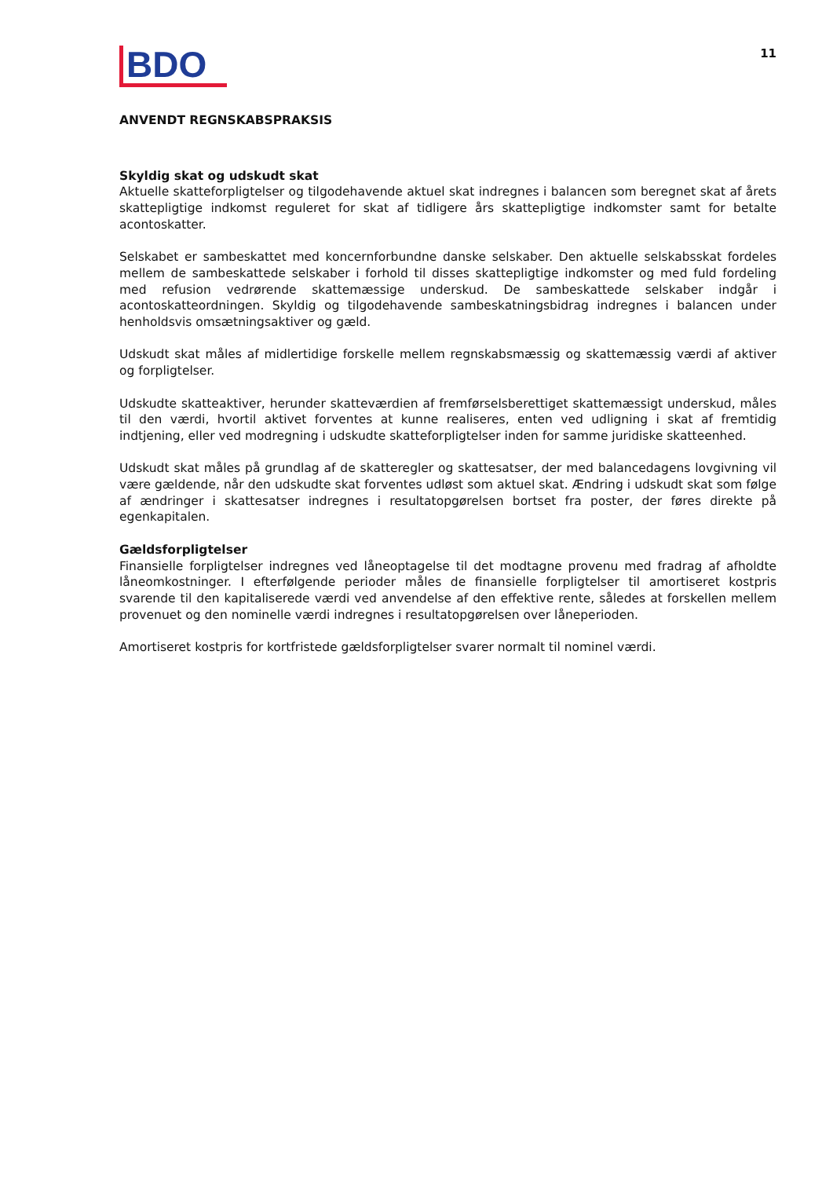BDO
11
ANVENDT REGNSKABSPRAKSIS
Skyldig skat og udskudt skat
Aktuelle skatteforpligtelser og tilgodehavende aktuel skat indregnes i balancen som beregnet skat af årets skattepligtige indkomst reguleret for skat af tidligere års skattepligtige indkomster samt for betalte acontoskatter.
Selskabet er sambeskattet med koncernforbundne danske selskaber. Den aktuelle selskabsskat fordeles mellem de sambeskattede selskaber i forhold til disses skattepligtige indkomster og med fuld fordeling med refusion vedrørende skattemæssige underskud. De sambeskattede selskaber indgår i acontoskatteordningen. Skyldig og tilgodehavende sambeskatningsbidrag indregnes i balancen under henholdsvis omsætningsaktiver og gæld.
Udskudt skat måles af midlertidige forskelle mellem regnskabsmæssig og skattemæssig værdi af aktiver og forpligtelser.
Udskudte skatteaktiver, herunder skatteværdien af fremførselsberettiget skattemæssigt underskud, måles til den værdi, hvortil aktivet forventes at kunne realiseres, enten ved udligning i skat af fremtidig indtjening, eller ved modregning i udskudte skatteforpligtelser inden for samme juridiske skatteenhed.
Udskudt skat måles på grundlag af de skatteregler og skattesatser, der med balancedagens lovgivning vil være gældende, når den udskudte skat forventes udløst som aktuel skat. Ændring i udskudt skat som følge af ændringer i skattesatser indregnes i resultatopgørelsen bortset fra poster, der føres direkte på egenkapitalen.
Gældsforpligtelser
Finansielle forpligtelser indregnes ved låneoptagelse til det modtagne provenu med fradrag af afholdte låneomkostninger. I efterfølgende perioder måles de finansielle forpligtelser til amortiseret kostpris svarende til den kapitaliserede værdi ved anvendelse af den effektive rente, således at forskellen mellem provenuet og den nominelle værdi indregnes i resultatopgørelsen over låneperioden.
Amortiseret kostpris for kortfristede gældsforpligtelser svarer normalt til nominel værdi.